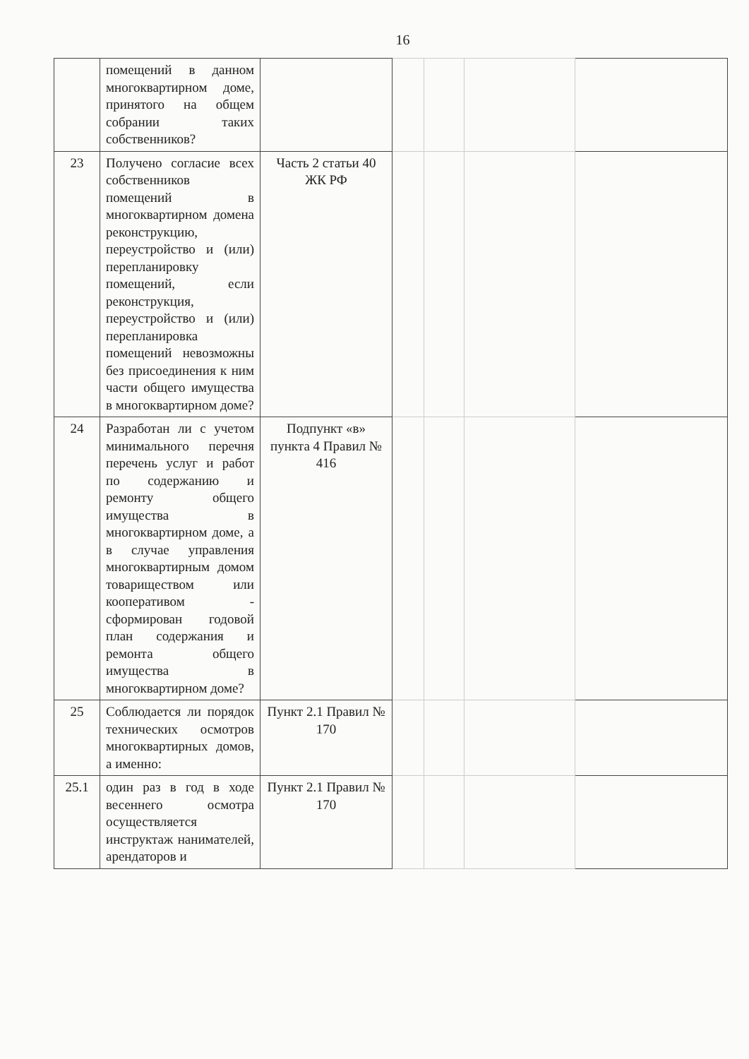16
| | помещений в данном многоквартирном доме, принятого на общем собрании таких собственников? | | | | | |
| 23 | Получено согласие всех собственников помещений в многоквартирном домена реконструкцию, переустройство и (или) перепланировку помещений, если реконструкция, переустройство и (или) перепланировка помещений невозможны без присоединения к ним части общего имущества в многоквартирном доме? | Часть 2 статьи 40 ЖК РФ | | | | |
| 24 | Разработан ли с учетом минимального перечня перечень услуг и работ по содержанию и ремонту общего имущества в многоквартирном доме, а в случае управления многоквартирным домом товариществом или кооперативом - сформирован годовой план содержания и ремонта общего имущества в многоквартирном доме? | Подпункт «в» пункта 4 Правил № 416 | | | | |
| 25 | Соблюдается ли порядок технических осмотров многоквартирных домов, а именно: | Пункт 2.1 Правил № 170 | | | | |
| 25.1 | один раз в год в ходе весеннего осмотра осуществляется инструктаж нанимателей, арендаторов и | Пункт 2.1 Правил № 170 | | | | |